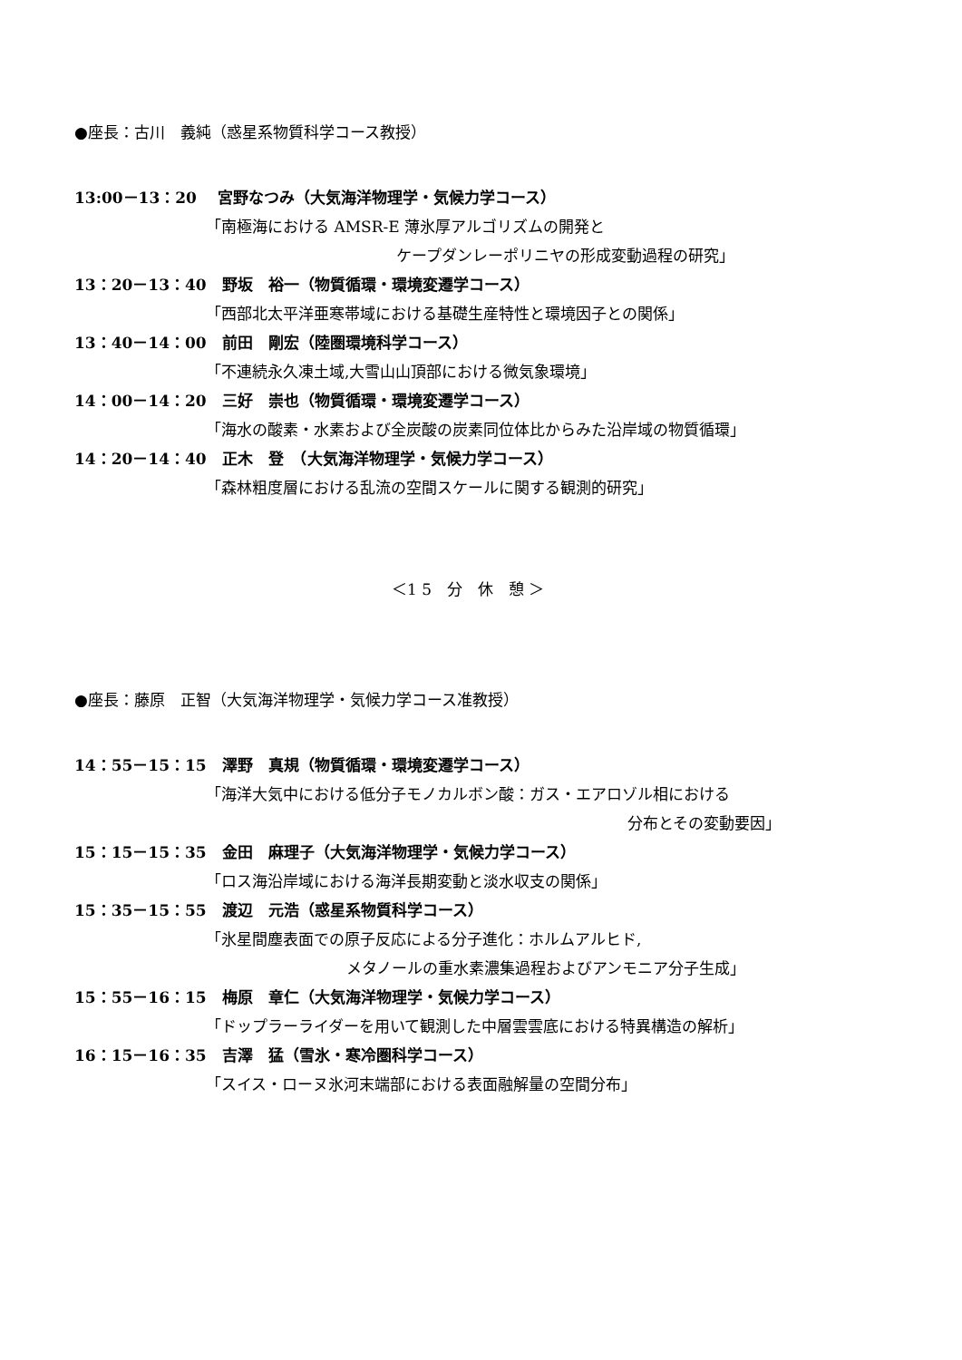●座長：古川　義純（惑星系物質科学コース教授）
13:00－13：20　 宮野なつみ（大気海洋物理学・気候力学コース）
「南極海における AMSR-E 薄氷厚アルゴリズムの開発と
ケープダンレーポリニヤの形成変動過程の研究」
13：20－13：40　野坂　裕一（物質循環・環境変遷学コース）
「西部北太平洋亜寒帯域における基礎生産特性と環境因子との関係」
13：40－14：00　前田　剛宏（陸圏環境科学コース）
「不連続永久凍土域,大雪山山頂部における微気象環境」
14：00－14：20　三好　崇也（物質循環・環境変遷学コース）
「海水の酸素・水素および全炭酸の炭素同位体比からみた沿岸域の物質循環」
14：20－14：40　正木　登　（大気海洋物理学・気候力学コース）
「森林粗度層における乱流の空間スケールに関する観測的研究」
＜1 5　分　休　憩 ＞
●座長：藤原　正智（大気海洋物理学・気候力学コース准教授）
14：55－15：15　澤野　真規（物質循環・環境変遷学コース）
「海洋大気中における低分子モノカルボン酸：ガス・エアロゾル相における
分布とその変動要因」
15：15－15：35　金田　麻理子（大気海洋物理学・気候力学コース）
「ロス海沿岸域における海洋長期変動と淡水収支の関係」
15：35－15：55　渡辺　元浩（惑星系物質科学コース）
「氷星間塵表面での原子反応による分子進化：ホルムアルヒド,
メタノールの重水素濃集過程およびアンモニア分子生成」
15：55－16：15　梅原　章仁（大気海洋物理学・気候力学コース）
「ドップラーライダーを用いて観測した中層雲雲底における特異構造の解析」
16：15－16：35　吉澤　猛（雪氷・寒冷圏科学コース）
「スイス・ローヌ氷河末端部における表面融解量の空間分布」